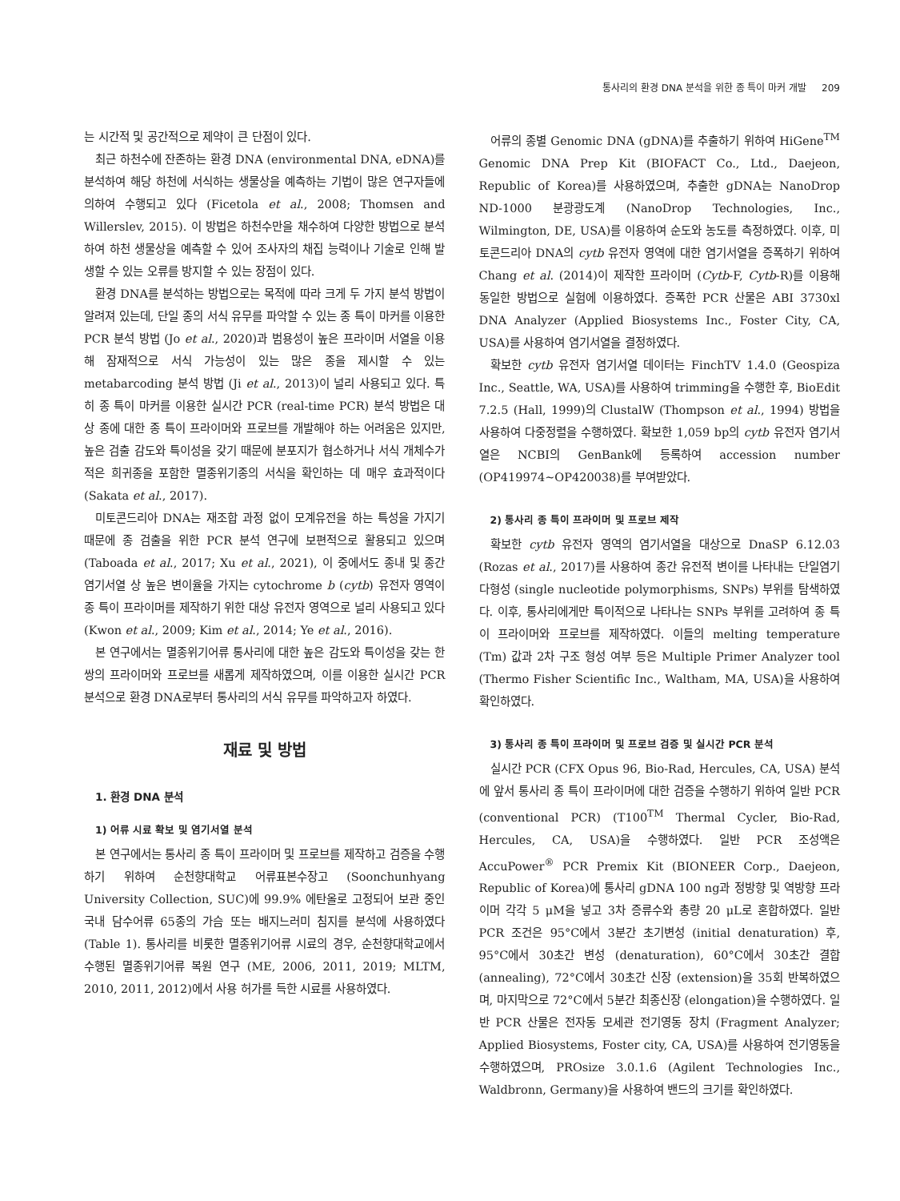통사리의 환경 DNA 분석을 위한 종 특이 마커 개발 209
는 시간적 및 공간적으로 제약이 큰 단점이 있다.
최근 하천수에 잔존하는 환경 DNA (environmental DNA, eDNA)를 분석하여 해당 하천에 서식하는 생물상을 예측하는 기법이 많은 연구자들에 의하여 수행되고 있다 (Ficetola et al., 2008; Thomsen and Willerslev, 2015). 이 방법은 하천수만을 채수하여 다양한 방법으로 분석하여 하천 생물상을 예측할 수 있어 조사자의 채집 능력이나 기술로 인해 발생할 수 있는 오류를 방지할 수 있는 장점이 있다.
환경 DNA를 분석하는 방법으로는 목적에 따라 크게 두 가지 분석 방법이 알려져 있는데, 단일 종의 서식 유무를 파악할 수 있는 종 특이 마커를 이용한 PCR 분석 방법 (Jo et al., 2020)과 범용성이 높은 프라이머 서열을 이용해 잠재적으로 서식 가능성이 있는 많은 종을 제시할 수 있는 metabarcoding 분석 방법 (Ji et al., 2013)이 널리 사용되고 있다. 특히 종 특이 마커를 이용한 실시간 PCR (real-time PCR) 분석 방법은 대상 종에 대한 종 특이 프라이머와 프로브를 개발해야 하는 어려움은 있지만, 높은 검출 감도와 특이성을 갖기 때문에 분포지가 협소하거나 서식 개체수가 적은 희귀종을 포함한 멸종위기종의 서식을 확인하는 데 매우 효과적이다 (Sakata et al., 2017).
미토콘드리아 DNA는 재조합 과정 없이 모계유전을 하는 특성을 가지기 때문에 종 검출을 위한 PCR 분석 연구에 보편적으로 활용되고 있으며 (Taboada et al., 2017; Xu et al., 2021), 이 중에서도 종내 및 종간 염기서열 상 높은 변이율을 가지는 cytochrome b (cytb) 유전자 영역이 종 특이 프라이머를 제작하기 위한 대상 유전자 영역으로 널리 사용되고 있다 (Kwon et al., 2009; Kim et al., 2014; Ye et al., 2016).
본 연구에서는 멸종위기어류 통사리에 대한 높은 감도와 특이성을 갖는 한 쌍의 프라이머와 프로브를 새롭게 제작하였으며, 이를 이용한 실시간 PCR 분석으로 환경 DNA로부터 통사리의 서식 유무를 파악하고자 하였다.
재료 및 방법
1. 환경 DNA 분석
1) 어류 시료 확보 및 염기서열 분석
본 연구에서는 통사리 종 특이 프라이머 및 프로브를 제작하고 검증을 수행하기 위하여 순천향대학교 어류표본수장고 (Soonchunhyang University Collection, SUC)에 99.9% 에탄올로 고정되어 보관 중인 국내 담수어류 65종의 가슴 또는 배지느러미 침지를 분석에 사용하였다 (Table 1). 통사리를 비롯한 멸종위기어류 시료의 경우, 순천향대학교에서 수행된 멸종위기어류 복원 연구 (ME, 2006, 2011, 2019; MLTM, 2010, 2011, 2012)에서 사용 허가를 득한 시료를 사용하였다.
어류의 종별 Genomic DNA (gDNA)를 추출하기 위하여 HiGene<sup>TM</sup> Genomic DNA Prep Kit (BIOFACT Co., Ltd., Daejeon, Republic of Korea)를 사용하였으며, 추출한 gDNA는 NanoDrop ND-1000 분광광도계 (NanoDrop Technologies, Inc., Wilmington, DE, USA)를 이용하여 순도와 농도를 측정하였다. 이후, 미토콘드리아 DNA의 cytb 유전자 영역에 대한 염기서열을 증폭하기 위하여 Chang et al. (2014)이 제작한 프라이머 (Cytb-F, Cytb-R)를 이용해 동일한 방법으로 실험에 이용하였다. 증폭한 PCR 산물은 ABI 3730xl DNA Analyzer (Applied Biosystems Inc., Foster City, CA, USA)를 사용하여 염기서열을 결정하였다.
확보한 cytb 유전자 염기서열 데이터는 FinchTV 1.4.0 (Geospiza Inc., Seattle, WA, USA)를 사용하여 trimming을 수행한 후, BioEdit 7.2.5 (Hall, 1999)의 ClustalW (Thompson et al., 1994) 방법을 사용하여 다중정렬을 수행하였다. 확보한 1,059 bp의 cytb 유전자 염기서열은 NCBI의 GenBank에 등록하여 accession number (OP419974~OP420038)를 부여받았다.
2) 통사리 종 특이 프라이머 및 프로브 제작
확보한 cytb 유전자 영역의 염기서열을 대상으로 DnaSP 6.12.03 (Rozas et al., 2017)를 사용하여 종간 유전적 변이를 나타내는 단일염기다형성 (single nucleotide polymorphisms, SNPs) 부위를 탐색하였다. 이후, 통사리에게만 특이적으로 나타나는 SNPs 부위를 고려하여 종 특이 프라이머와 프로브를 제작하였다. 이들의 melting temperature (Tm) 값과 2차 구조 형성 여부 등은 Multiple Primer Analyzer tool (Thermo Fisher Scientific Inc., Waltham, MA, USA)을 사용하여 확인하였다.
3) 통사리 종 특이 프라이머 및 프로브 검증 및 실시간 PCR 분석
실시간 PCR (CFX Opus 96, Bio-Rad, Hercules, CA, USA) 분석에 앞서 통사리 종 특이 프라이머에 대한 검증을 수행하기 위하여 일반 PCR (conventional PCR) (T100<sup>TM</sup> Thermal Cycler, Bio-Rad, Hercules, CA, USA)을 수행하였다. 일반 PCR 조성액은 AccuPower<sup>®</sup> PCR Premix Kit (BIONEER Corp., Daejeon, Republic of Korea)에 통사리 gDNA 100 ng과 정방향 및 역방향 프라이머 각각 5 μM을 넣고 3차 증류수와 총량 20 μL로 혼합하였다. 일반 PCR 조건은 95°C에서 3분간 초기변성 (initial denaturation) 후, 95°C에서 30초간 변성 (denaturation), 60°C에서 30초간 결합 (annealing), 72°C에서 30초간 신장 (extension)을 35회 반복하였으며, 마지막으로 72°C에서 5분간 최종신장 (elongation)을 수행하였다. 일반 PCR 산물은 전자동 모세관 전기영동 장치 (Fragment Analyzer; Applied Biosystems, Foster city, CA, USA)를 사용하여 전기영동을 수행하였으며, PROsize 3.0.1.6 (Agilent Technologies Inc., Waldbronn, Germany)을 사용하여 밴드의 크기를 확인하였다.